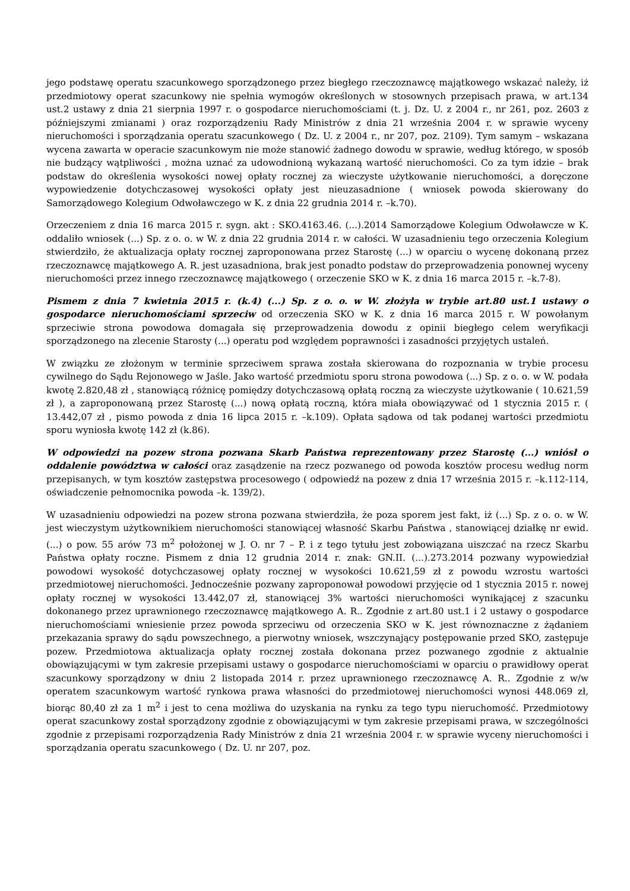jego podstawę operatu szacunkowego sporządzonego przez biegłego rzeczoznawcę majątkowego wskazać należy, iż przedmiotowy operat szacunkowy nie spełnia wymogów określonych w stosownych przepisach prawa, w art.134 ust.2 ustawy z dnia 21 sierpnia 1997 r. o gospodarce nieruchomościami (t. j. Dz. U. z 2004 r., nr 261, poz. 2603 z późniejszymi zmianami ) oraz rozporządzeniu Rady Ministrów z dnia 21 września 2004 r. w sprawie wyceny nieruchomości i sporządzania operatu szacunkowego ( Dz. U. z 2004 r., nr 207, poz. 2109). Tym samym – wskazana wycena zawarta w operacie szacunkowym nie może stanowić żadnego dowodu w sprawie, według którego, w sposób nie budzący wątpliwości , można uznać za udowodnioną wykazaną wartość nieruchomości. Co za tym idzie – brak podstaw do określenia wysokości nowej opłaty rocznej za wieczyste użytkowanie nieruchomości, a doręczone wypowiedzenie dotychczasowej wysokości opłaty jest nieuzasadnione ( wniosek powoda skierowany do Samorządowego Kolegium Odwoławczego w K. z dnia 22 grudnia 2014 r. –k.70).
Orzeczeniem z dnia 16 marca 2015 r. sygn. akt : SKO.4163.46. (...).2014 Samorządowe Kolegium Odwoławcze w K. oddaliło wniosek (...) Sp. z o. o. w W. z dnia 22 grudnia 2014 r. w całości. W uzasadnieniu tego orzeczenia Kolegium stwierdziło, że aktualizacja opłaty rocznej zaproponowana przez Starostę (...) w oparciu o wycenę dokonaną przez rzeczoznawcę majątkowego A. R. jest uzasadniona, brak jest ponadto podstaw do przeprowadzenia ponownej wyceny nieruchomości przez innego rzeczoznawcę majątkowego ( orzeczenie SKO w K. z dnia 16 marca 2015 r. –k.7-8).
Pismem z dnia 7 kwietnia 2015 r. (k.4) (...) Sp. z o. o. w W. złożyła w trybie art.80 ust.1 ustawy o gospodarce nieruchomościami sprzeciw od orzeczenia SKO w K. z dnia 16 marca 2015 r. W powołanym sprzeciwie strona powodowa domagała się przeprowadzenia dowodu z opinii biegłego celem weryfikacji sporządzonego na zlecenie Starosty (...) operatu pod względem poprawności i zasadności przyjętych ustaleń.
W związku ze złożonym w terminie sprzeciwem sprawa została skierowana do rozpoznania w trybie procesu cywilnego do Sądu Rejonowego w Jaśle. Jako wartość przedmiotu sporu strona powodowa (...) Sp. z o. o. w W. podała kwotę 2.820,48 zł , stanowiącą różnicę pomiędzy dotychczasową opłatą roczną za wieczyste użytkowanie ( 10.621,59 zł ), a zaproponowaną przez Starostę (...) nową opłatą roczną, która miała obowiązywać od 1 stycznia 2015 r. ( 13.442,07 zł , pismo powoda z dnia 16 lipca 2015 r. –k.109). Opłata sądowa od tak podanej wartości przedmiotu sporu wyniosła kwotę 142 zł (k.86).
W odpowiedzi na pozew strona pozwana Skarb Państwa reprezentowany przez Starostę (...) wniósł o oddalenie powództwa w całości oraz zasądzenie na rzecz pozwanego od powoda kosztów procesu według norm przepisanych, w tym kosztów zastępstwa procesowego ( odpowiedź na pozew z dnia 17 września 2015 r. –k.112-114, oświadczenie pełnomocnika powoda –k. 139/2).
W uzasadnieniu odpowiedzi na pozew strona pozwana stwierdziła, że poza sporem jest fakt, iż (...) Sp. z o. o. w W. jest wieczystym użytkownikiem nieruchomości stanowiącej własność Skarbu Państwa , stanowiącej działkę nr ewid. (...) o pow. 55 arów 73 m<sup>2</sup> położonej w J. O. nr 7 – P. i z tego tytułu jest zobowiązana uiszczać na rzecz Skarbu Państwa opłaty roczne. Pismem z dnia 12 grudnia 2014 r. znak: GN.II. (...).273.2014 pozwany wypowiedział powodowi wysokość dotychczasowej opłaty rocznej w wysokości 10.621,59 zł z powodu wzrostu wartości przedmiotowej nieruchomości. Jednocześnie pozwany zaproponował powodowi przyjęcie od 1 stycznia 2015 r. nowej opłaty rocznej w wysokości 13.442,07 zł, stanowiącej 3% wartości nieruchomości wynikającej z szacunku dokonanego przez uprawnionego rzeczoznawcę majątkowego A. R.. Zgodnie z art.80 ust.1 i 2 ustawy o gospodarce nieruchomościami wniesienie przez powoda sprzeciwu od orzeczenia SKO w K. jest równoznaczne z żądaniem przekazania sprawy do sądu powszechnego, a pierwotny wniosek, wszczynający postępowanie przed SKO, zastępuje pozew. Przedmiotowa aktualizacja opłaty rocznej została dokonana przez pozwanego zgodnie z aktualnie obowiązującymi w tym zakresie przepisami ustawy o gospodarce nieruchomościami w oparciu o prawidłowy operat szacunkowy sporządzony w dniu 2 listopada 2014 r. przez uprawnionego rzeczoznawcę A. R.. Zgodnie z w/w operatem szacunkowym wartość rynkowa prawa własności do przedmiotowej nieruchomości wynosi 448.069 zł, biorąc 80,40 zł za 1 m<sup>2</sup> i jest to cena możliwa do uzyskania na rynku za tego typu nieruchomość. Przedmiotowy operat szacunkowy został sporządzony zgodnie z obowiązującymi w tym zakresie przepisami prawa, w szczególności zgodnie z przepisami rozporządzenia Rady Ministrów z dnia 21 września 2004 r. w sprawie wyceny nieruchomości i sporządzania operatu szacunkowego ( Dz. U. nr 207, poz.